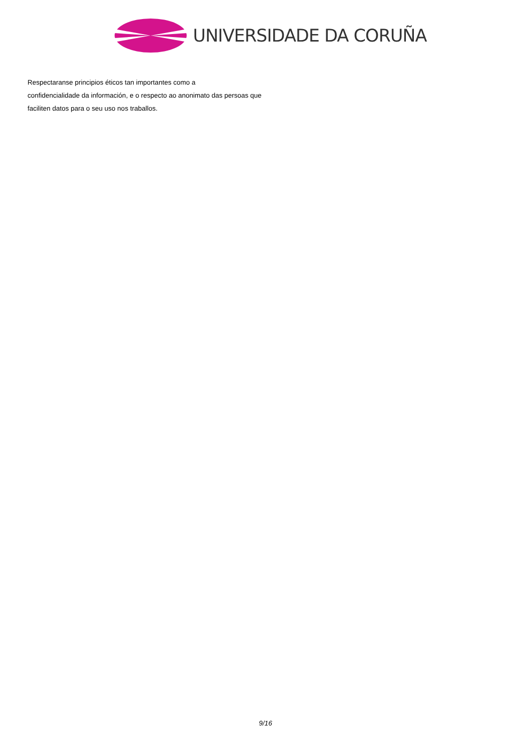UNIVERSIDADE DA CORUÑA
Respectaranse principios éticos tan importantes como a
confidencialidade da información, e o respecto ao anonimato das persoas que
faciliten datos para o seu uso nos traballos.
9/16